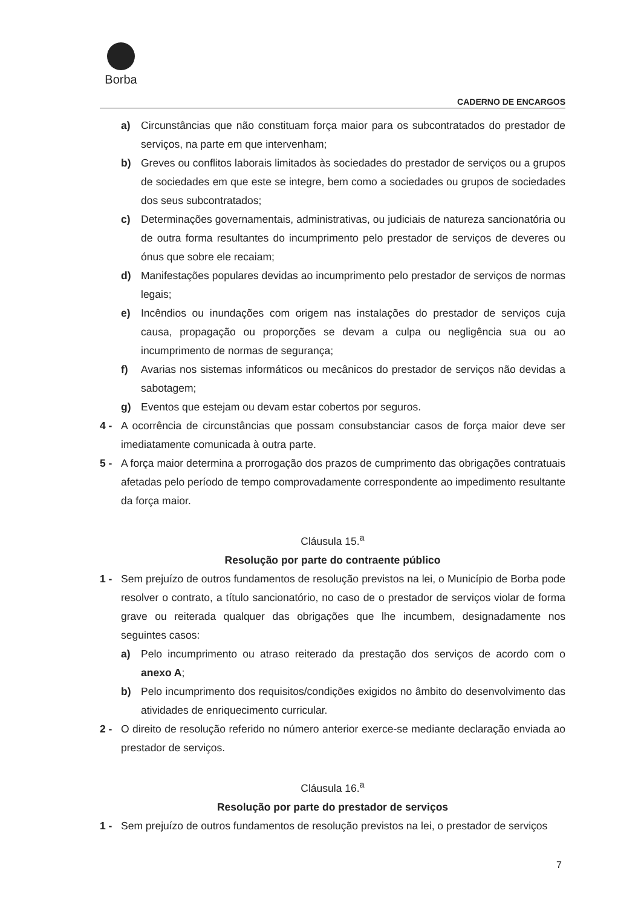Borba
CADERNO DE ENCARGOS
a) Circunstâncias que não constituam força maior para os subcontratados do prestador de serviços, na parte em que intervenham;
b) Greves ou conflitos laborais limitados às sociedades do prestador de serviços ou a grupos de sociedades em que este se integre, bem como a sociedades ou grupos de sociedades dos seus subcontratados;
c) Determinações governamentais, administrativas, ou judiciais de natureza sancionatória ou de outra forma resultantes do incumprimento pelo prestador de serviços de deveres ou ónus que sobre ele recaiam;
d) Manifestações populares devidas ao incumprimento pelo prestador de serviços de normas legais;
e) Incêndios ou inundações com origem nas instalações do prestador de serviços cuja causa, propagação ou proporções se devam a culpa ou negligência sua ou ao incumprimento de normas de segurança;
f) Avarias nos sistemas informáticos ou mecânicos do prestador de serviços não devidas a sabotagem;
g) Eventos que estejam ou devam estar cobertos por seguros.
4 - A ocorrência de circunstâncias que possam consubstanciar casos de força maior deve ser imediatamente comunicada à outra parte.
5 - A força maior determina a prorrogação dos prazos de cumprimento das obrigações contratuais afetadas pelo período de tempo comprovadamente correspondente ao impedimento resultante da força maior.
Cláusula 15.<sup>a</sup>
Resolução por parte do contraente público
1 - Sem prejuízo de outros fundamentos de resolução previstos na lei, o Município de Borba pode resolver o contrato, a título sancionatório, no caso de o prestador de serviços violar de forma grave ou reiterada qualquer das obrigações que lhe incumbem, designadamente nos seguintes casos:
a) Pelo incumprimento ou atraso reiterado da prestação dos serviços de acordo com o anexo A;
b) Pelo incumprimento dos requisitos/condições exigidos no âmbito do desenvolvimento das atividades de enriquecimento curricular.
2 - O direito de resolução referido no número anterior exerce-se mediante declaração enviada ao prestador de serviços.
Cláusula 16.<sup>a</sup>
Resolução por parte do prestador de serviços
1 - Sem prejuízo de outros fundamentos de resolução previstos na lei, o prestador de serviços
7